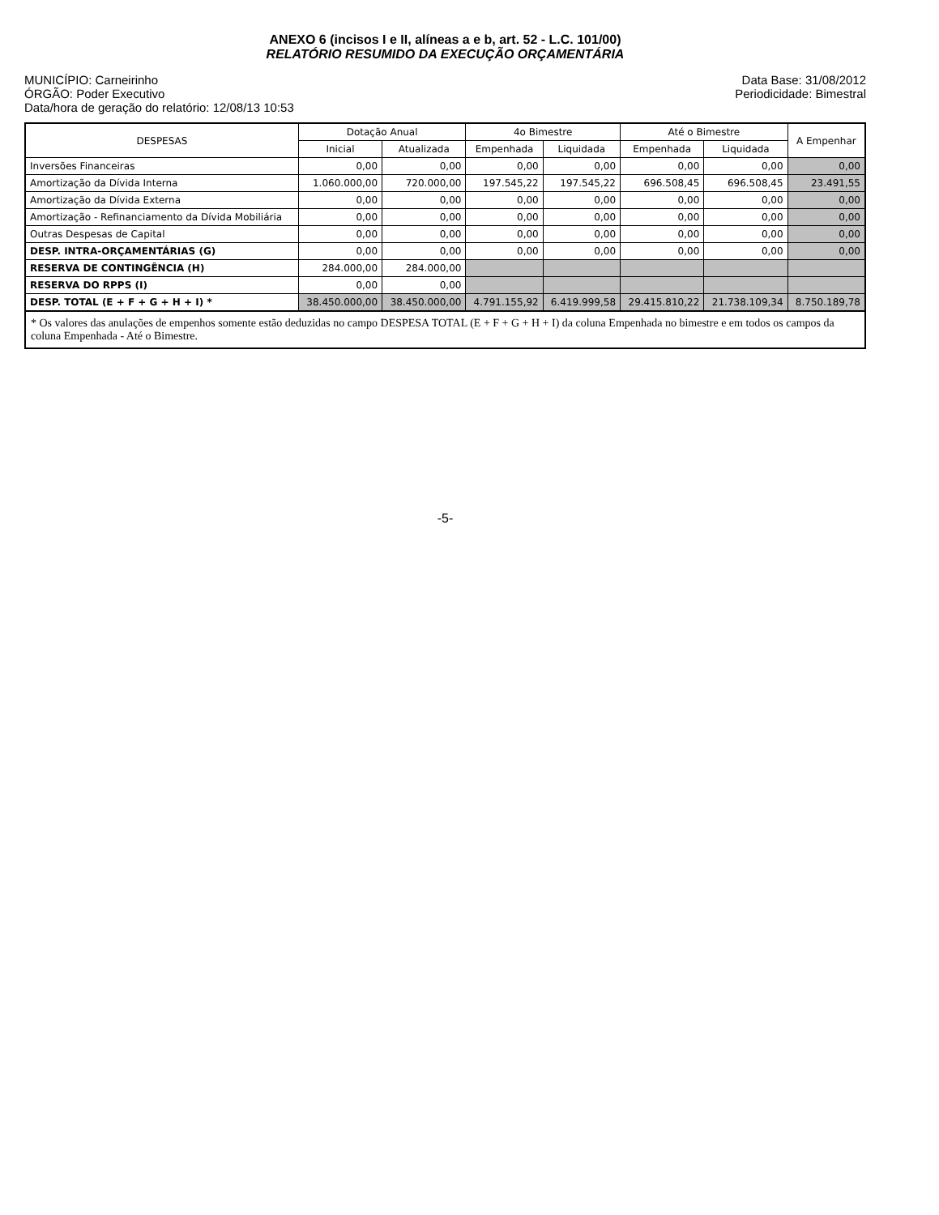ANEXO 6 (incisos I e II, alíneas a e b, art. 52 - L.C. 101/00)
RELATÓRIO RESUMIDO DA EXECUÇÃO ORÇAMENTÁRIA
MUNICÍPIO: Carneirinho
ÓRGÃO: Poder Executivo
Data/hora de geração do relatório: 12/08/13 10:53
Data Base: 31/08/2012
Periodicidade: Bimestral
| DESPESAS | Dotação Anual | | 4o Bimestre | | Até o Bimestre | | A Empenhar |
| --- | --- | --- | --- | --- | --- | --- | --- |
| | Inicial | Atualizada | Empenhada | Liquidada | Empenhada | Liquidada | |
| Inversões Financeiras | 0,00 | 0,00 | 0,00 | 0,00 | 0,00 | 0,00 | 0,00 |
| Amortização da Dívida Interna | 1.060.000,00 | 720.000,00 | 197.545,22 | 197.545,22 | 696.508,45 | 696.508,45 | 23.491,55 |
| Amortização da Dívida Externa | 0,00 | 0,00 | 0,00 | 0,00 | 0,00 | 0,00 | 0,00 |
| Amortização - Refinanciamento da Dívida Mobiliária | 0,00 | 0,00 | 0,00 | 0,00 | 0,00 | 0,00 | 0,00 |
| Outras Despesas de Capital | 0,00 | 0,00 | 0,00 | 0,00 | 0,00 | 0,00 | 0,00 |
| DESP. INTRA-ORÇAMENTÁRIAS (G) | 0,00 | 0,00 | 0,00 | 0,00 | 0,00 | 0,00 | 0,00 |
| RESERVA DE CONTINGÊNCIA (H) | 284.000,00 | 284.000,00 | | | | | |
| RESERVA DO RPPS (I) | 0,00 | 0,00 | | | | | |
| DESP. TOTAL (E + F + G + H + I) * | 38.450.000,00 | 38.450.000,00 | 4.791.155,92 | 6.419.999,58 | 29.415.810,22 | 21.738.109,34 | 8.750.189,78 |
* Os valores das anulações de empenhos somente estão deduzidas no campo DESPESA TOTAL (E + F + G + H + I) da coluna Empenhada no bimestre e em todos os campos da coluna Empenhada - Até o Bimestre.
-5-